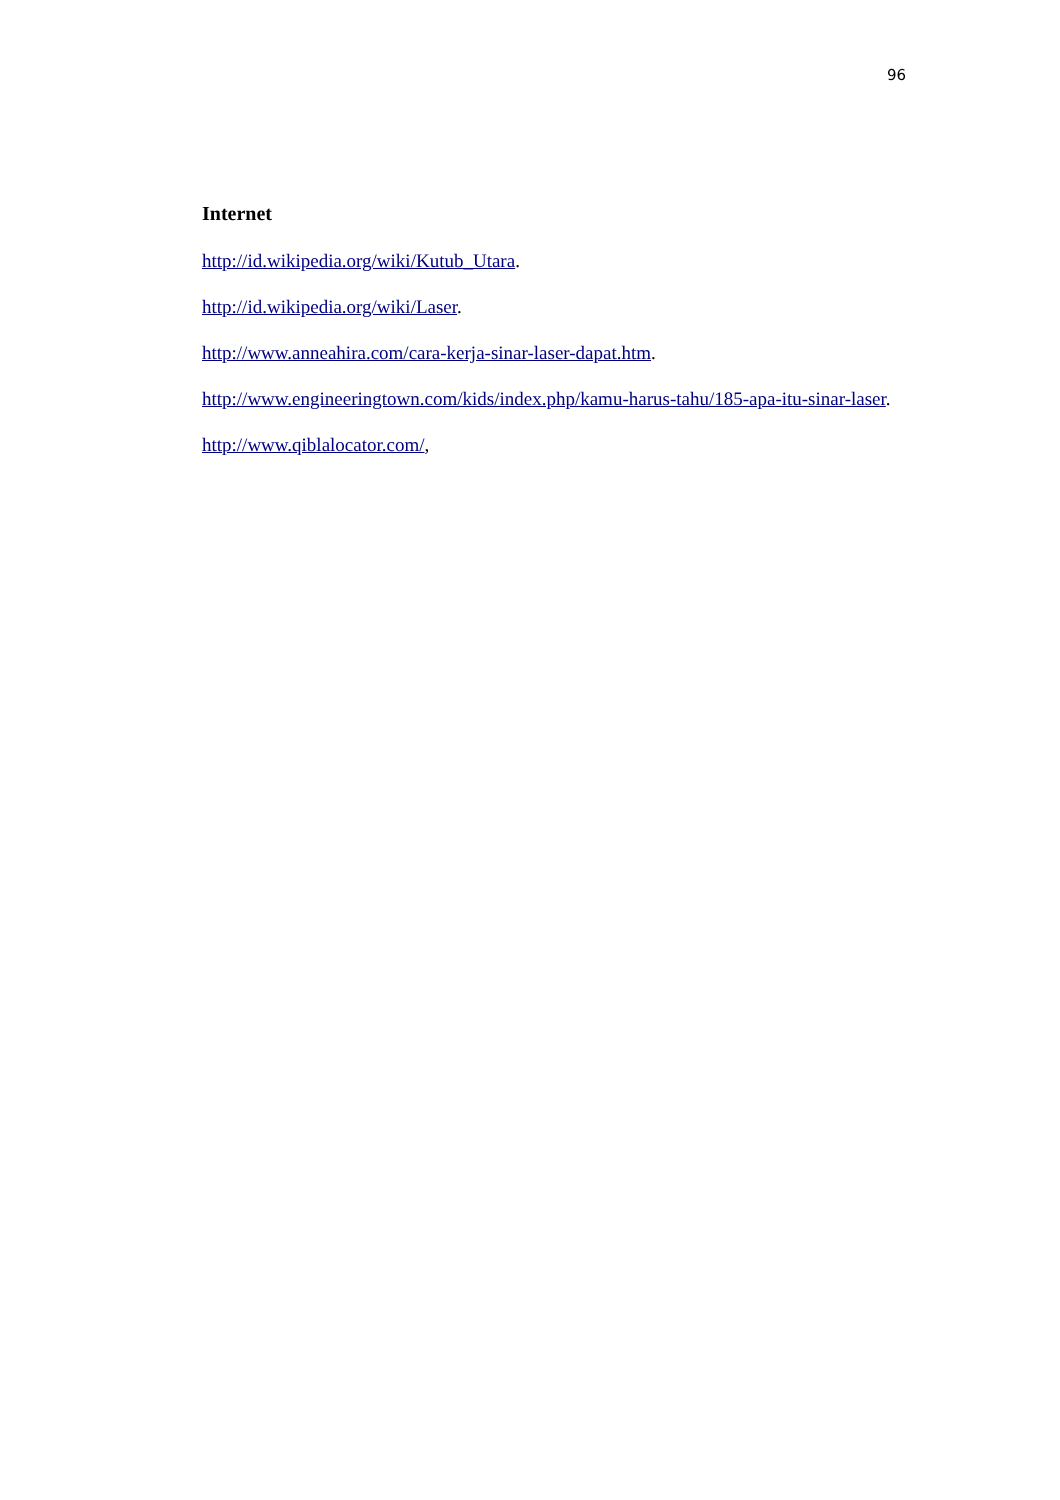96
Internet
http://id.wikipedia.org/wiki/Kutub_Utara.
http://id.wikipedia.org/wiki/Laser.
http://www.anneahira.com/cara-kerja-sinar-laser-dapat.htm.
http://www.engineeringtown.com/kids/index.php/kamu-harus-tahu/185-apa-itu-sinar-laser.
http://www.qiblalocator.com/,